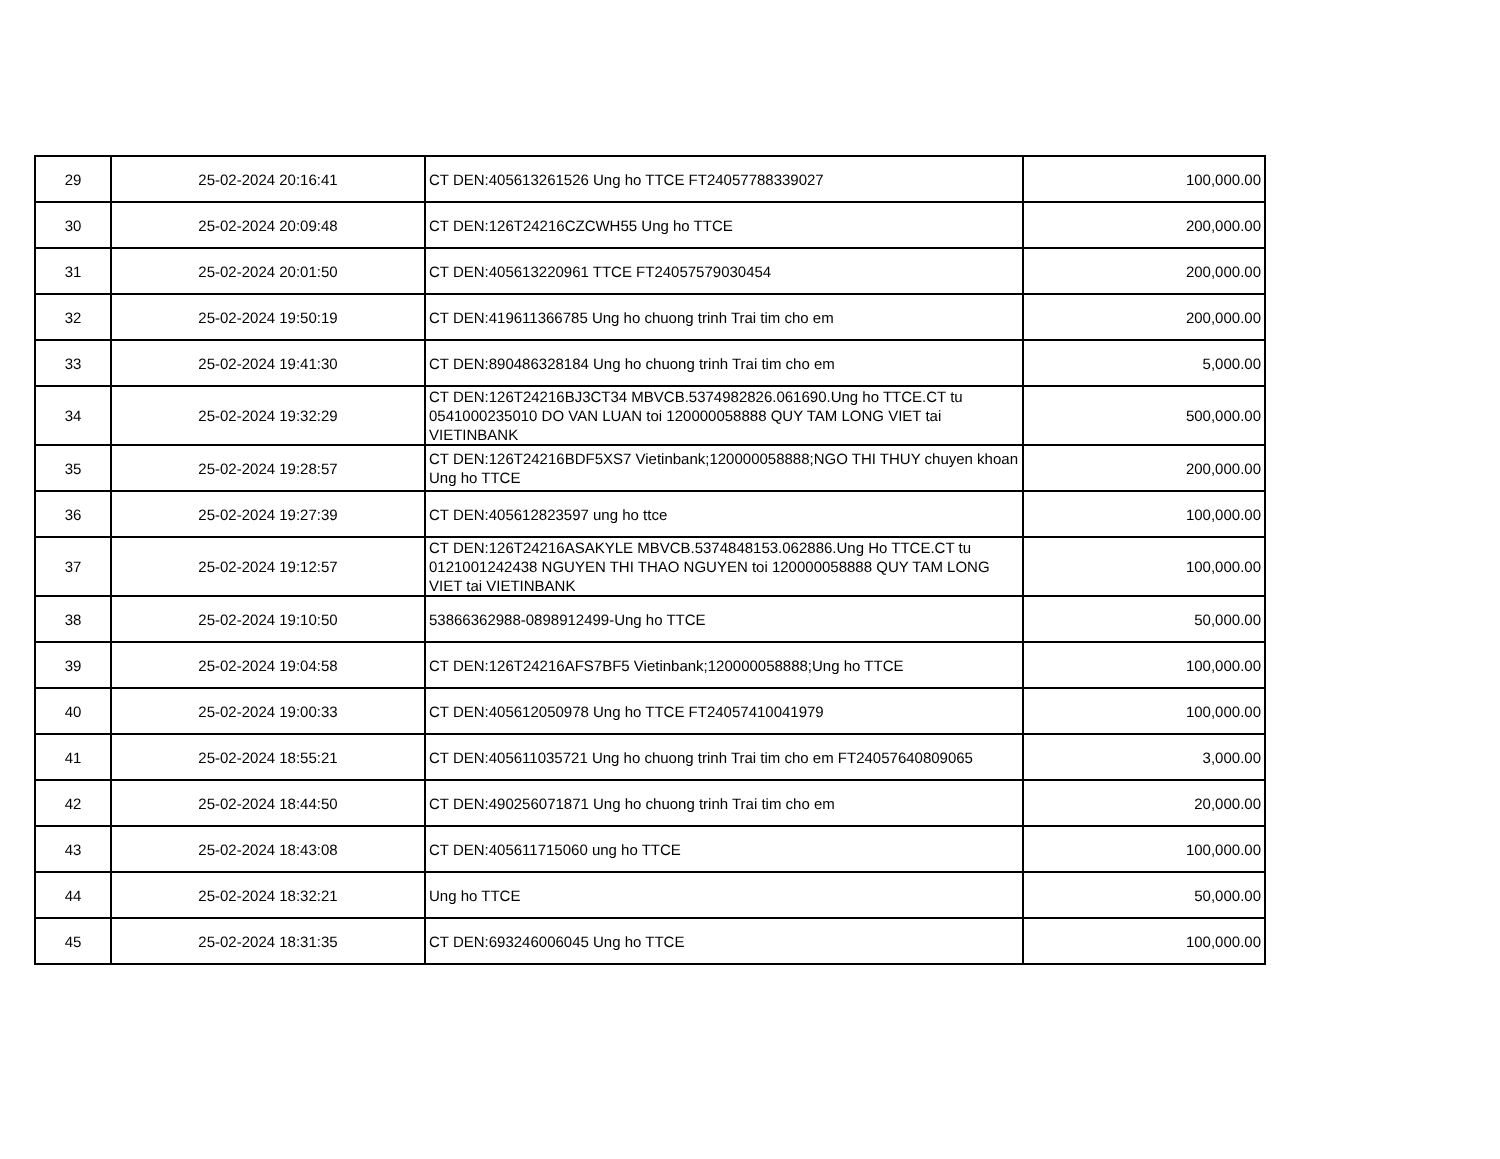| 29 | 25-02-2024 20:16:41 | CT DEN:405613261526 Ung ho TTCE FT24057788339027 | 100,000.00 |
| 30 | 25-02-2024 20:09:48 | CT DEN:126T24216CZCWH55 Ung ho TTCE | 200,000.00 |
| 31 | 25-02-2024 20:01:50 | CT DEN:405613220961 TTCE FT24057579030454 | 200,000.00 |
| 32 | 25-02-2024 19:50:19 | CT DEN:419611366785 Ung ho chuong trinh Trai tim cho em | 200,000.00 |
| 33 | 25-02-2024 19:41:30 | CT DEN:890486328184 Ung ho chuong trinh Trai tim cho em | 5,000.00 |
| 34 | 25-02-2024 19:32:29 | CT DEN:126T24216BJ3CT34 MBVCB.5374982826.061690.Ung ho TTCE.CT tu 0541000235010 DO VAN LUAN toi 120000058888 QUY TAM LONG VIET tai VIETINBANK | 500,000.00 |
| 35 | 25-02-2024 19:28:57 | CT DEN:126T24216BDF5XS7 Vietinbank;120000058888;NGO THI THUY chuyen khoan Ung ho TTCE | 200,000.00 |
| 36 | 25-02-2024 19:27:39 | CT DEN:405612823597 ung ho ttce | 100,000.00 |
| 37 | 25-02-2024 19:12:57 | CT DEN:126T24216ASAKYLE MBVCB.5374848153.062886.Ung Ho TTCE.CT tu 0121001242438 NGUYEN THI THAO NGUYEN toi 120000058888 QUY TAM LONG VIET tai VIETINBANK | 100,000.00 |
| 38 | 25-02-2024 19:10:50 | 53866362988-0898912499-Ung ho TTCE | 50,000.00 |
| 39 | 25-02-2024 19:04:58 | CT DEN:126T24216AFS7BF5 Vietinbank;120000058888;Ung ho TTCE | 100,000.00 |
| 40 | 25-02-2024 19:00:33 | CT DEN:405612050978 Ung ho TTCE FT24057410041979 | 100,000.00 |
| 41 | 25-02-2024 18:55:21 | CT DEN:405611035721 Ung ho chuong trinh Trai tim cho em FT24057640809065 | 3,000.00 |
| 42 | 25-02-2024 18:44:50 | CT DEN:490256071871 Ung ho chuong trinh Trai tim cho em | 20,000.00 |
| 43 | 25-02-2024 18:43:08 | CT DEN:405611715060 ung ho TTCE | 100,000.00 |
| 44 | 25-02-2024 18:32:21 | Ung ho TTCE | 50,000.00 |
| 45 | 25-02-2024 18:31:35 | CT DEN:693246006045 Ung ho TTCE | 100,000.00 |